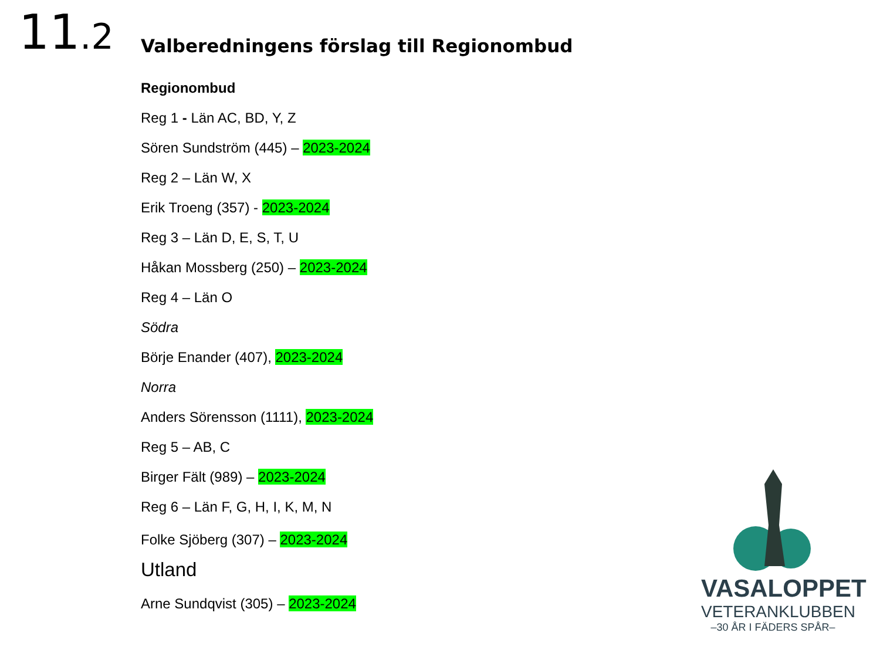11.2
Valberedningens förslag till Regionombud
Regionombud
Reg 1 - Län AC, BD, Y, Z
Sören Sundström (445) – 2023-2024
Reg 2 – Län W, X
Erik Troeng (357) - 2023-2024
Reg 3 – Län D, E, S, T, U
Håkan Mossberg (250) – 2023-2024
Reg 4 – Län O
Södra
Börje Enander (407), 2023-2024
Norra
Anders Sörensson (1111), 2023-2024
Reg 5 – AB, C
Birger Fält (989) – 2023-2024
Reg 6 – Län F, G, H, I, K, M, N
Folke Sjöberg (307) – 2023-2024
Utland
Arne Sundqvist (305) – 2023-2024
VASALOPPET
VETERANKLUBBEN
–30 ÅR I FÄDERS SPÅR–